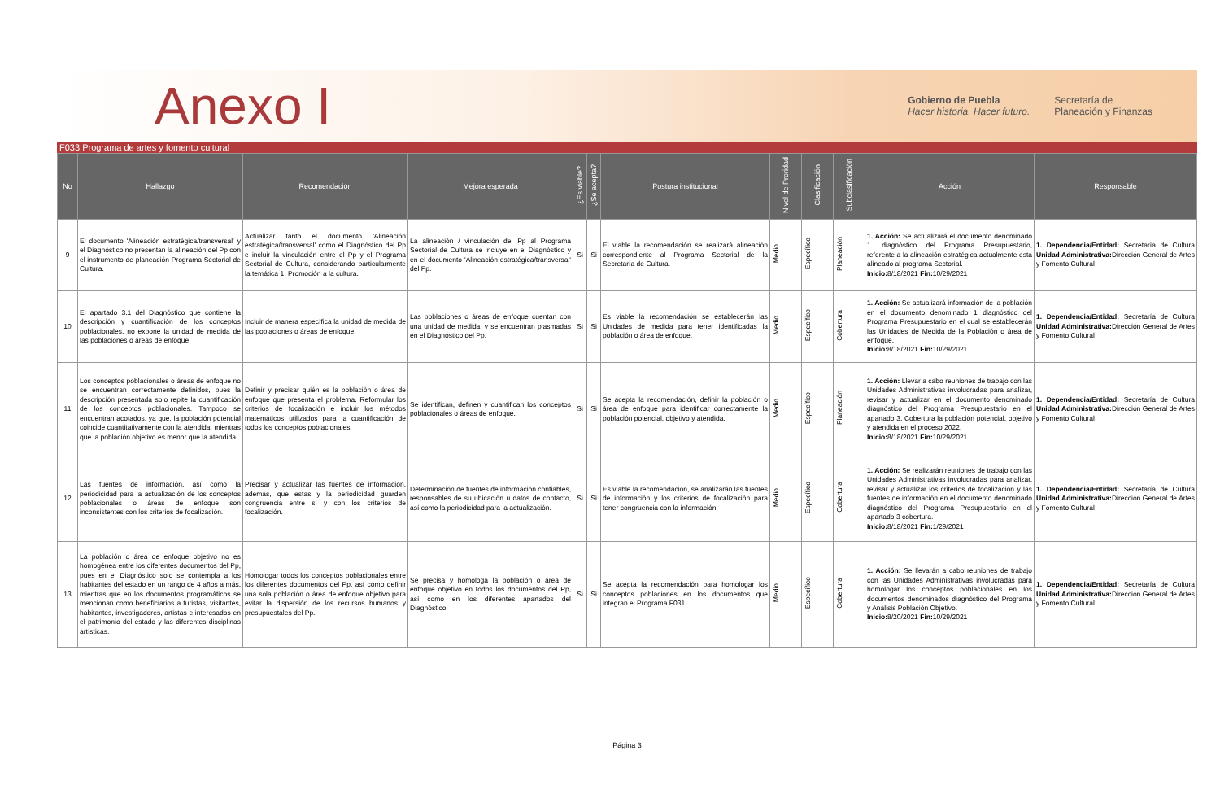Anexo I
Gobierno de Puebla
Hacer historia. Hacer futuro.
Secretaría de
Planeación y Finanzas
F033 Programa de artes y fomento cultural
| No | Hallazgo | Recomendación | Mejora esperada | ¿Es viable? | ¿Se acepta? | Postura institucional | Nivel de Proridad | Clasificación | Subclasificación | Acción | Responsable |
| --- | --- | --- | --- | --- | --- | --- | --- | --- | --- | --- | --- |
| 9 | El documento 'Alineación estratégica/transversal' y el Diagnóstico no presentan la alineación del Pp con el instrumento de planeación Programa Sectorial de Cultura. | Actualizar tanto el documento 'Alineación estratégica/transversal' como el Diagnóstico del Pp e incluir la vinculación entre el Pp y el Programa Sectorial de Cultura, considerando particularmente la temática 1. Promoción a la cultura. | La alineación / vinculación del Pp al Programa Sectorial de Cultura se incluye en el Diagnóstico y en el documento 'Alineación estratégica/transversal' del Pp. | Si | Si | El viable la recomendación se realizará alineación correspondiente al Programa Sectorial de la Secretaría de Cultura. | Medio | Específico | Planeación | 1. Acción: Se actualizará el documento denominado 1. diagnóstico del Programa Presupuestario, referente a la alineación estratégica actualmente esta alineado al programa Sectorial. Inicio: 8/18/2021 Fin: 10/29/2021 | 1. Dependencia/Entidad: Secretaría de Cultura Unidad Administrativa: Dirección General de Artes y Fomento Cultural |
| 10 | El apartado 3.1 del Diagnóstico que contiene la descripción y cuantificación de los conceptos poblacionales, no expone la unidad de medida de las poblaciones o áreas de enfoque. | Incluir de manera específica la unidad de medida de las poblaciones o áreas de enfoque. | Las poblaciones o áreas de enfoque cuentan con una unidad de medida, y se encuentran plasmadas en el Diagnóstico del Pp. | Si | Si | Es viable la recomendación se establecerán las Unidades de medida para tener identificadas la población o área de enfoque. | Medio | Específico | Cobertura | 1. Acción: Se actualizará información de la población en el documento denominado 1 diagnóstico del Programa Presupuestario en el cual se establecerán las Unidades de Medida de la Población o área de enfoque. Inicio: 8/18/2021 Fin: 10/29/2021 | 1. Dependencia/Entidad: Secretaría de Cultura Unidad Administrativa: Dirección General de Artes y Fomento Cultural |
| 11 | Los conceptos poblacionales o áreas de enfoque no se encuentran correctamente definidos, pues la descripción presentada solo repite la cuantificación de los conceptos poblacionales. Tampoco se encuentran acotados, ya que, la población potencial coincide cuantitativamente con la atendida, mientras que la población objetivo es menor que la atendida. | Definir y precisar quién es la población o área de enfoque que presenta el problema. Reformular los criterios de focalización e incluir los métodos matemáticos utilizados para la cuantificación de todos los conceptos poblacionales. | Se identifican, definen y cuantifican los conceptos poblacionales o áreas de enfoque. | Si | Si | Se acepta la recomendación, definir la población o área de enfoque para identificar correctamente la población potencial, objetivo y atendida. | Medio | Específico | Planeación | 1. Acción: Llevar a cabo reuniones de trabajo con las Unidades Administrativas involucradas para analizar, revisar y actualizar en el documento denominado diagnóstico del Programa Presupuestario en el apartado 3. Cobertura la población potencial, objetivo y atendida en el proceso 2022. Inicio: 8/18/2021 Fin: 10/29/2021 | 1. Dependencia/Entidad: Secretaría de Cultura Unidad Administrativa: Dirección General de Artes y Fomento Cultural |
| 12 | Las fuentes de información, así como la periodicidad para la actualización de los conceptos poblacionales o áreas de enfoque son inconsistentes con los criterios de focalización. | Precisar y actualizar las fuentes de información, además, que estas y la periodicidad guarden congruencia entre sí y con los criterios de focalización. | Determinación de fuentes de información confiables, responsables de su ubicación u datos de contacto, así como la periodicidad para la actualización. | Si | Si | Es viable la recomendación, se analizarán las fuentes de información y los criterios de focalización para tener congruencia con la información. | Medio | Específico | Cobertura | 1. Acción: Se realizarán reuniones de trabajo con las Unidades Administrativas involucradas para analizar, revisar y actualizar los criterios de focalización y las fuentes de información en el documento denominado diagnóstico del Programa Presupuestario en el apartado 3 cobertura. Inicio: 8/18/2021 Fin: 1/29/2021 | 1. Dependencia/Entidad: Secretaría de Cultura Unidad Administrativa: Dirección General de Artes y Fomento Cultural |
| 13 | La población o área de enfoque objetivo no es homogénea entre los diferentes documentos del Pp, pues en el Diagnóstico solo se contempla a los habitantes del estado en un rango de 4 años a más, mientras que en los documentos programáticos se mencionan como beneficiarios a turistas, visitantes, habitantes, investigadores, artistas e interesados en el patrimonio del estado y las diferentes disciplinas artísticas. | Homologar todos los conceptos poblacionales entre los diferentes documentos del Pp, así como definir una sola población o área de enfoque objetivo para evitar la dispersión de los recursos humanos y presupuestales del Pp. | Se precisa y homologa la población o área de enfoque objetivo en todos los documentos del Pp, así como en los diferentes apartados del Diagnóstico. | Si | Si | Se acepta la recomendación para homologar los conceptos poblaciones en los documentos que integran el Programa F031 | Medio | Específico | Cobertura | 1. Acción: Se llevarán a cabo reuniones de trabajo con las Unidades Administrativas involucradas para homologar los conceptos poblacionales en los documentos denominados diagnóstico del Programa y Análisis Población Objetivo. Inicio: 8/20/2021 Fin: 10/29/2021 | 1. Dependencia/Entidad: Secretaría de Cultura Unidad Administrativa: Dirección General de Artes y Fomento Cultural |
Página 3